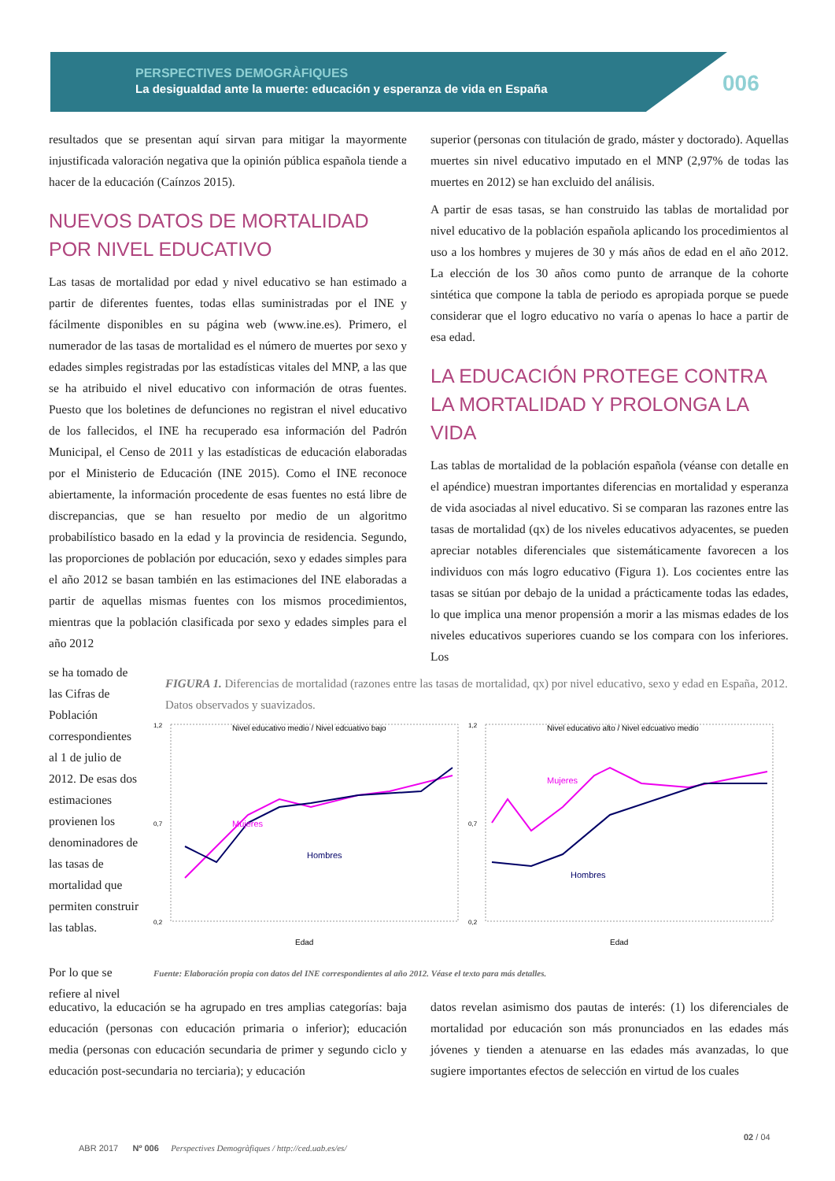PERSPECTIVES DEMOGRÀFIQUES
La desigualdad ante la muerte: educación y esperanza de vida en España
006
resultados que se presentan aquí sirvan para mitigar la mayormente injustificada valoración negativa que la opinión pública española tiende a hacer de la educación (Caínzos 2015).
NUEVOS DATOS DE MORTALIDAD POR NIVEL EDUCATIVO
Las tasas de mortalidad por edad y nivel educativo se han estimado a partir de diferentes fuentes, todas ellas suministradas por el INE y fácilmente disponibles en su página web (www.ine.es). Primero, el numerador de las tasas de mortalidad es el número de muertes por sexo y edades simples registradas por las estadísticas vitales del MNP, a las que se ha atribuido el nivel educativo con información de otras fuentes. Puesto que los boletines de defunciones no registran el nivel educativo de los fallecidos, el INE ha recuperado esa información del Padrón Municipal, el Censo de 2011 y las estadísticas de educación elaboradas por el Ministerio de Educación (INE 2015). Como el INE reconoce abiertamente, la información procedente de esas fuentes no está libre de discrepancias, que se han resuelto por medio de un algoritmo probabilístico basado en la edad y la provincia de residencia. Segundo, las proporciones de población por educación, sexo y edades simples para el año 2012 se basan también en las estimaciones del INE elaboradas a partir de aquellas mismas fuentes con los mismos procedimientos, mientras que la población clasificada por sexo y edades simples para el año 2012
superior (personas con titulación de grado, máster y doctorado). Aquellas muertes sin nivel educativo imputado en el MNP (2,97% de todas las muertes en 2012) se han excluido del análisis.
A partir de esas tasas, se han construido las tablas de mortalidad por nivel educativo de la población española aplicando los procedimientos al uso a los hombres y mujeres de 30 y más años de edad en el año 2012. La elección de los 30 años como punto de arranque de la cohorte sintética que compone la tabla de periodo es apropiada porque se puede considerar que el logro educativo no varía o apenas lo hace a partir de esa edad.
LA EDUCACIÓN PROTEGE CONTRA LA MORTALIDAD Y PROLONGA LA VIDA
Las tablas de mortalidad de la población española (véanse con detalle en el apéndice) muestran importantes diferencias en mortalidad y esperanza de vida asociadas al nivel educativo. Si se comparan las razones entre las tasas de mortalidad (qx) de los niveles educativos adyacentes, se pueden apreciar notables diferenciales que sistemáticamente favorecen a los individuos con más logro educativo (Figura 1). Los cocientes entre las tasas se sitúan por debajo de la unidad a prácticamente todas las edades, lo que implica una menor propensión a morir a las mismas edades de los niveles educativos superiores cuando se los compara con los inferiores. Los
se ha tomado de las Cifras de Población correspondientes al 1 de julio de 2012. De esas dos estimaciones provienen los denominadores de las tasas de mortalidad que permiten construir las tablas.
Por lo que se refiere al nivel
FIGURA 1. Diferencias de mortalidad (razones entre las tasas de mortalidad, qx) por nivel educativo, sexo y edad en España, 2012. Datos observados y suavizados.
Nivel educativo medio / Nivel edcuativo bajo
1,2
0,7
0,2
Mujeres
Hombres
Edad
Nivel educativo alto / Nivel edcuativo medio
1,2
0,7
0,2
Mujeres
Hombres
Edad
Fuente: Elaboración propia con datos del INE correspondientes al año 2012. Véase el texto para más detalles.
educativo, la educación se ha agrupado en tres amplias categorías: baja educación (personas con educación primaria o inferior); educación media (personas con educación secundaria de primer y segundo ciclo y educación post-secundaria no terciaria); y educación
datos revelan asimismo dos pautas de interés: (1) los diferenciales de mortalidad por educación son más pronunciados en las edades más jóvenes y tienden a atenuarse en las edades más avanzadas, lo que sugiere importantes efectos de selección en virtud de los cuales
ABR 2017 Nº 006 Perspectives Demogràfiques / http://ced.uab.es/es/
02 / 04